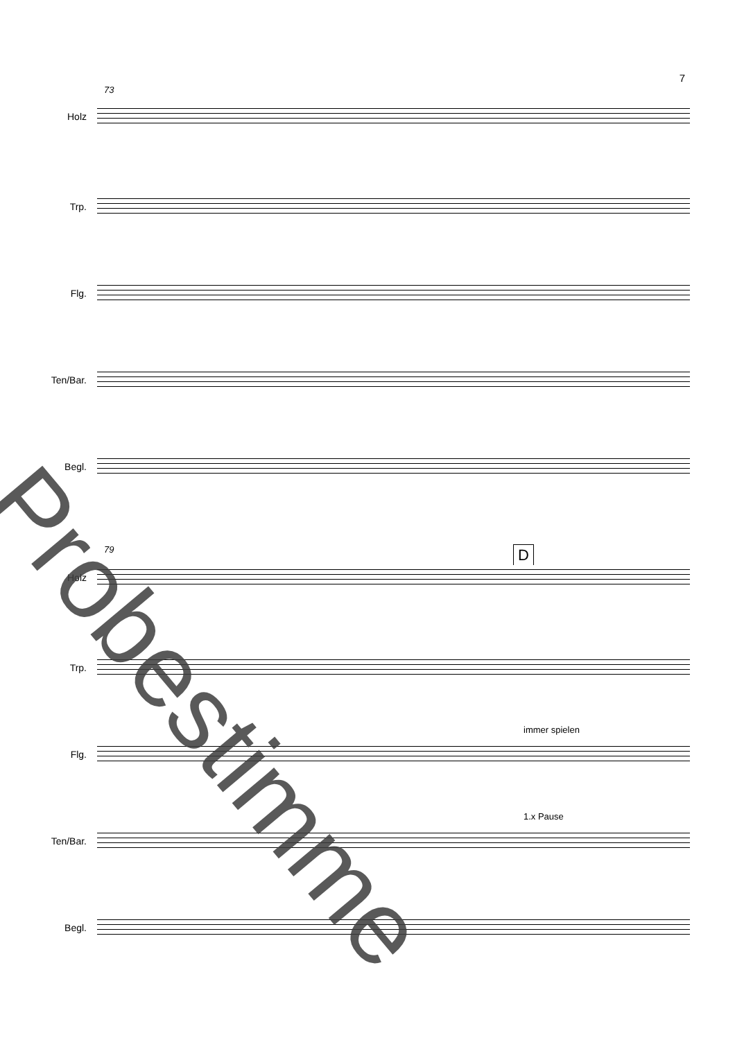7
73
Holz
Trp.
Flg.
Ten/Bar.
Begl.
79 D
Holz
Trp.
immer spielen
Flg.
1.x Pause
Ten/Bar.
Begl.
Probestimme